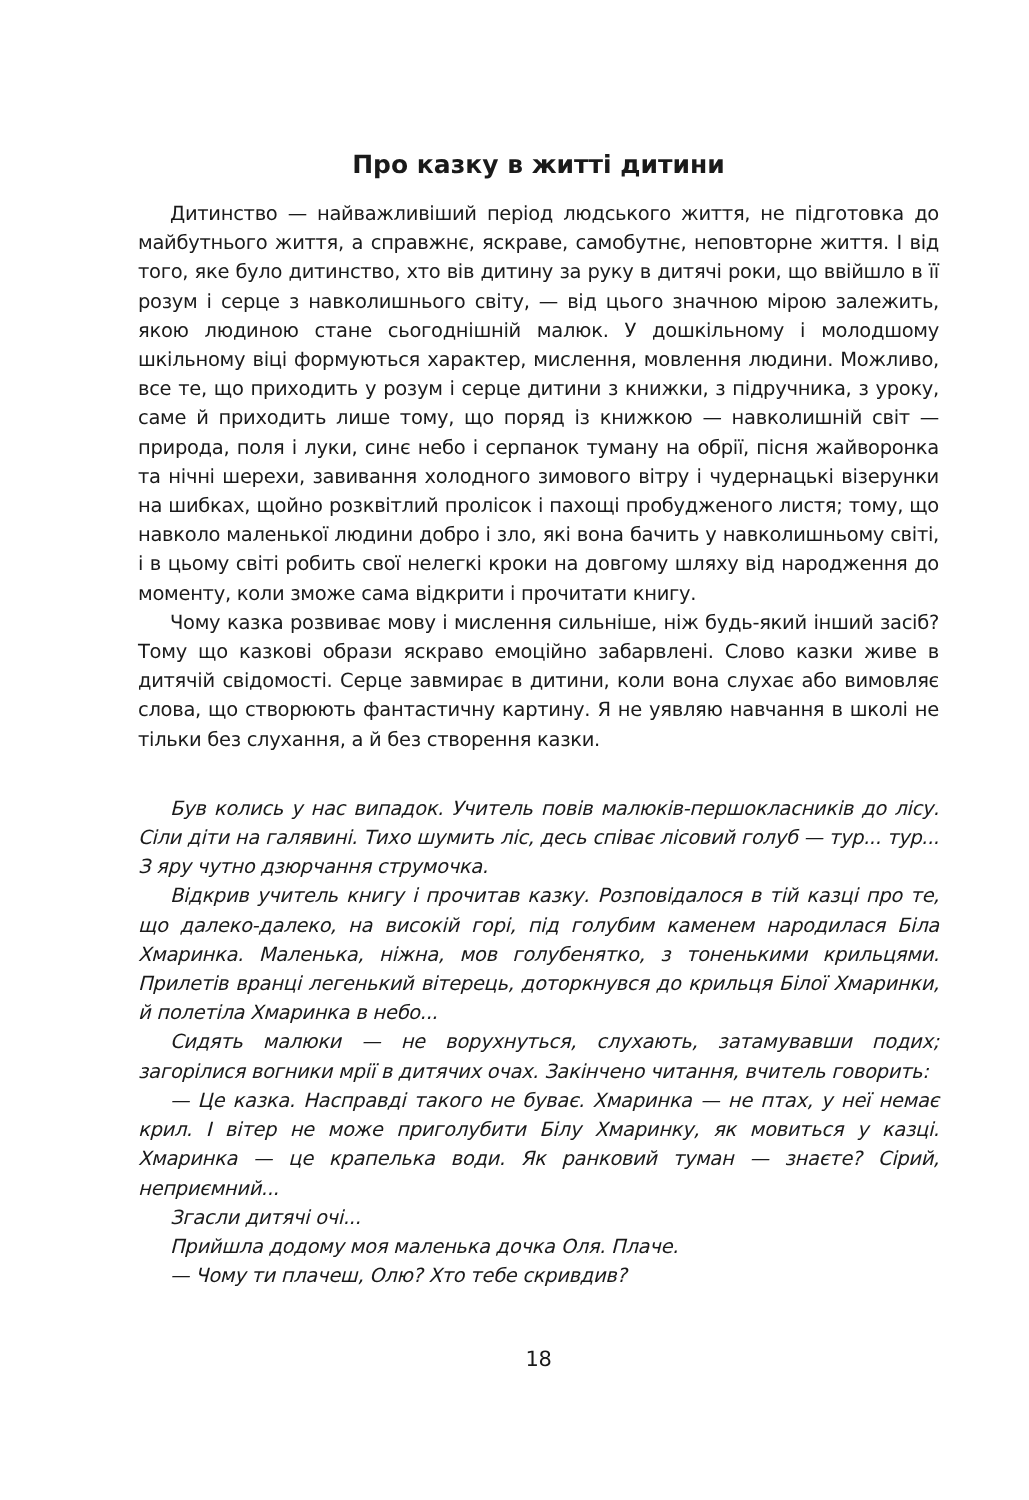Про казку в житті дитини
Дитинство — найважливіший період людського життя, не підготовка до майбутнього життя, а справжнє, яскраве, самобутнє, неповторне життя. І від того, яке було дитинство, хто вів дитину за руку в дитячі роки, що ввійшло в її розум і серце з навколишнього світу, — від цього значною мірою залежить, якою людиною стане сьогоднішній малюк. У дошкільному і молодшому шкільному віці формуються характер, мислення, мовлення людини. Можливо, все те, що приходить у розум і серце дитини з книжки, з підручника, з уроку, саме й приходить лише тому, що поряд із книжкою — навколишній світ — природа, поля і луки, синє небо і серпанок туману на обрії, пісня жайворонка та нічні шерехи, завивання холодного зимового вітру і чудернацькі візерунки на шибках, щойно розквітлий пролісок і пахощі пробудженого листя; тому, що навколо маленької людини добро і зло, які вона бачить у навколишньому світі, і в цьому світі робить свої нелегкі кроки на довгому шляху від народження до моменту, коли зможе сама відкрити і прочитати книгу.
Чому казка розвиває мову і мислення сильніше, ніж будь-який інший засіб? Тому що казкові образи яскраво емоційно забарвлені. Слово казки живе в дитячій свідомості. Серце завмирає в дитини, коли вона слухає або вимовляє слова, що створюють фантастичну картину. Я не уявляю навчання в школі не тільки без слухання, а й без створення казки.
Був колись у нас випадок. Учитель повів малюків-першокласників до лісу. Сіли діти на галявині. Тихо шумить ліс, десь співає лісовий голуб — тур... тур... З яру чутно дзюрчання струмочка.
Відкрив учитель книгу і прочитав казку. Розповідалося в тій казці про те, що далеко-далеко, на високій горі, під голубим каменем народилася Біла Хмаринка. Маленька, ніжна, мов голубенятко, з тоненькими крильцями. Прилетів вранці легенький вітерець, доторкнувся до крильця Білої Хмаринки, й полетіла Хмаринка в небо...
Сидять малюки — не ворухнуться, слухають, затамувавши подих; загорілися вогники мрії в дитячих очах. Закінчено читання, вчитель говорить:
— Це казка. Насправді такого не буває. Хмаринка — не птах, у неї немає крил. І вітер не може приголубити Білу Хмаринку, як мовиться у казці. Хмаринка — це крапелька води. Як ранковий туман — знаєте? Сірий, неприємний...
Згасли дитячі очі...
Прийшла додому моя маленька дочка Оля. Плаче.
— Чому ти плачеш, Олю? Хто тебе скривдив?
18